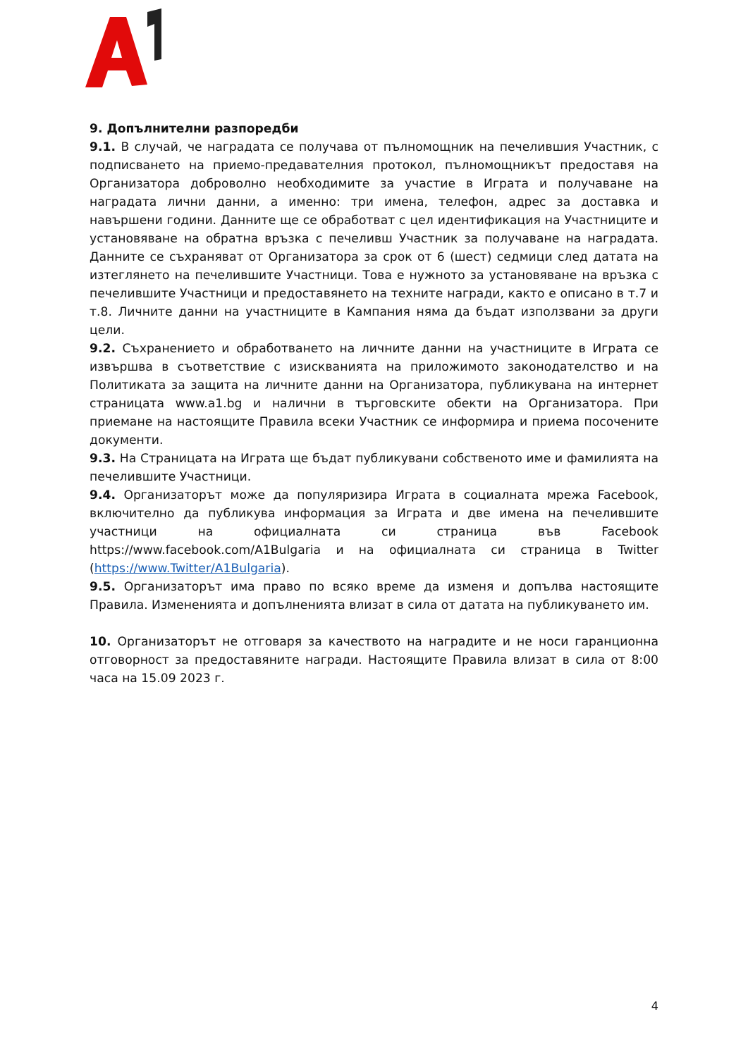9. Допълнителни разпоредби
9.1. В случай, че наградата се получава от пълномощник на печелившия Участник, с подписването на приемо-предавателния протокол, пълномощникът предоставя на Организатора доброволно необходимите за участие в Играта и получаване на наградата лични данни, а именно: три имена, телефон, адрес за доставка и навършени години. Данните ще се обработват с цел идентификация на Участниците и установяване на обратна връзка с печеливш Участник за получаване на наградата. Данните се съхраняват от Организатора за срок от 6 (шест) седмици след датата на изтеглянето на печелившите Участници. Това е нужното за установяване на връзка с печелившите Участници и предоставянето на техните награди, както е описано в т.7 и т.8. Личните данни на участниците в Кампания няма да бъдат използвани за други цели.
9.2. Съхранението и обработването на личните данни на участниците в Играта се извършва в съответствие с изискванията на приложимото законодателство и на Политиката за защита на личните данни на Организатора, публикувана на интернет страницата www.a1.bg и налични в търговските обекти на Организатора. При приемане на настоящите Правила всеки Участник се информира и приема посочените документи.
9.3. На Страницата на Играта ще бъдат публикувани собственото име и фамилията на печелившите Участници.
9.4. Организаторът може да популяризира Играта в социалната мрежа Facebook, включително да публикува информация за Играта и две имена на печелившите участници на официалната си страница във Facebook https://www.facebook.com/A1Bulgaria и на официалната си страница в Twitter (https://www.Twitter/A1Bulgaria).
9.5. Организаторът има право по всяко време да изменя и допълва настоящите Правила. Измененията и допълненията влизат в сила от датата на публикуването им.
10. Организаторът не отговаря за качеството на наградите и не носи гаранционна отговорност за предоставяните награди. Настоящите Правила влизат в сила от 8:00 часа на 15.09 2023 г.
4